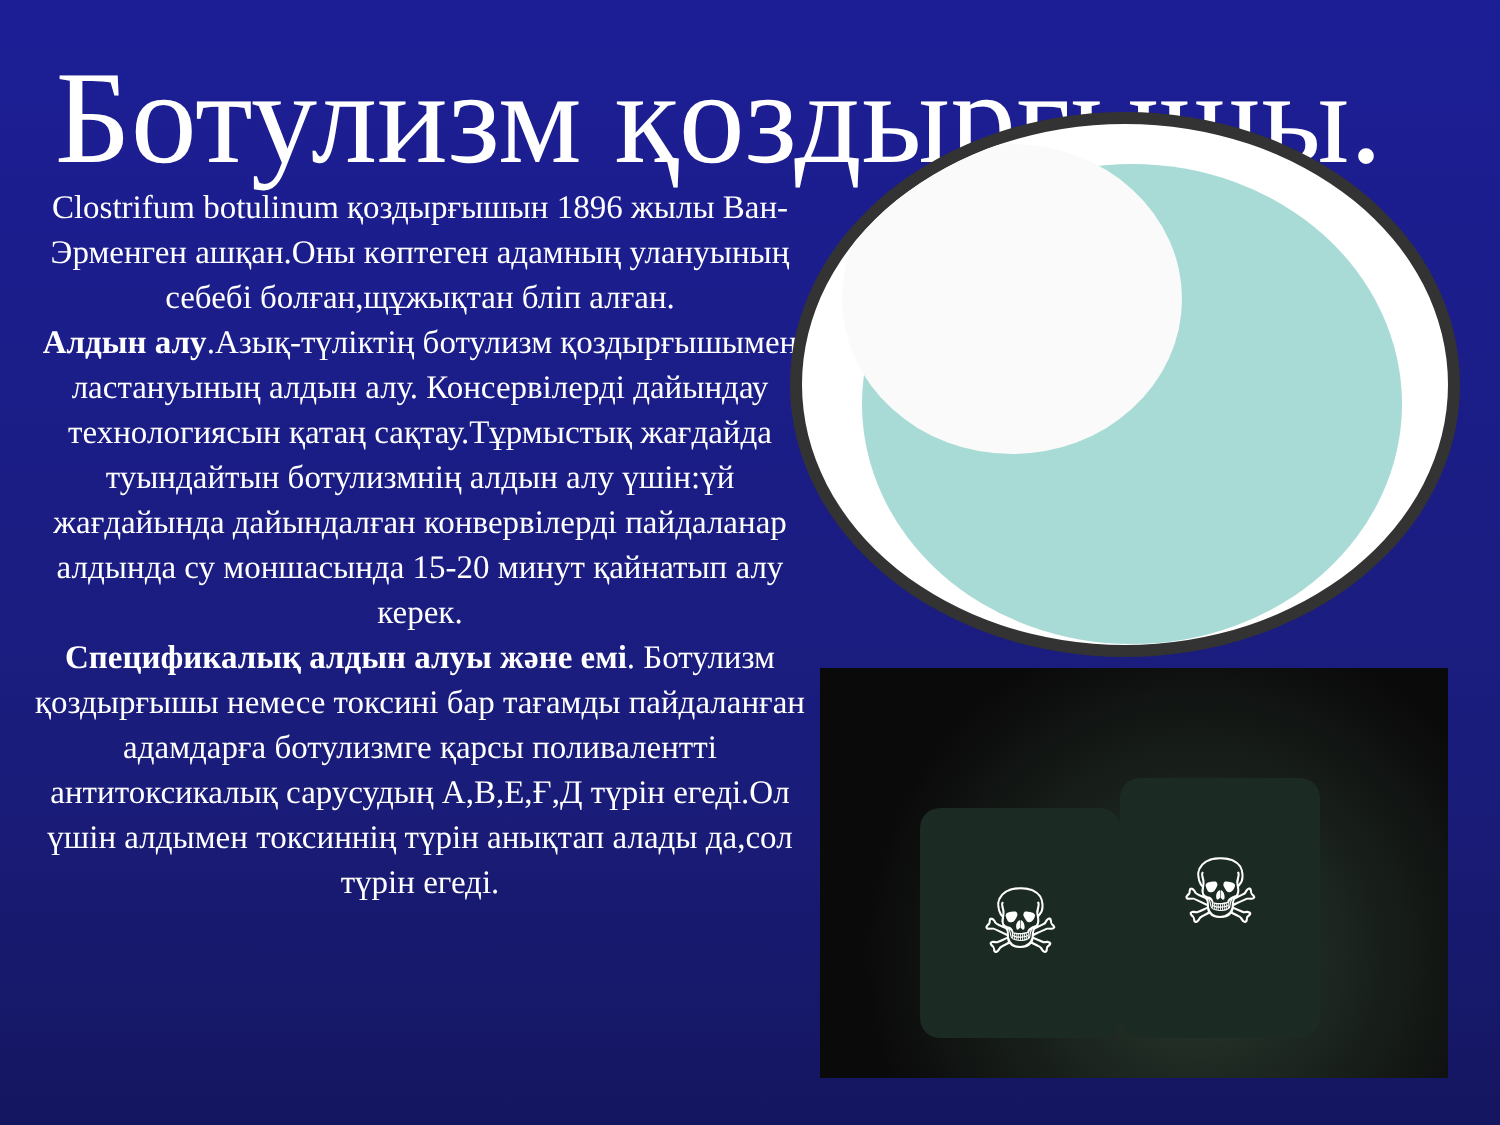Ботулизм қоздырғышы.
Clostrifum botulinum қоздырғышын 1896 жылы Ван-Эрменген ашқан.Оны көптеген адамның улануының себебі болған,щұжықтан бліп алған.
Алдын алу.Азық-түліктің ботулизм қоздырғышымен ластануының алдын алу. Консервілерді дайындау технологиясын қатаң сақтау.Тұрмыстық жағдайда туындайтын ботулизмнің алдын алу үшін:үй жағдайында дайындалған конвервілерді пайдаланар алдында су моншасында 15-20 минут қайнатып алу керек.
Спецификалық алдын алуы және емі. Ботулизм қоздырғышы немесе токсині бар тағамды пайдаланған адамдарға ботулизмге қарсы поливалентті антитоксикалық сарусудың А,В,Е,Ғ,Д түрін егеді.Ол үшін алдымен токсиннің түрін анықтап алады да,сол түрін егеді.
☠ ☠